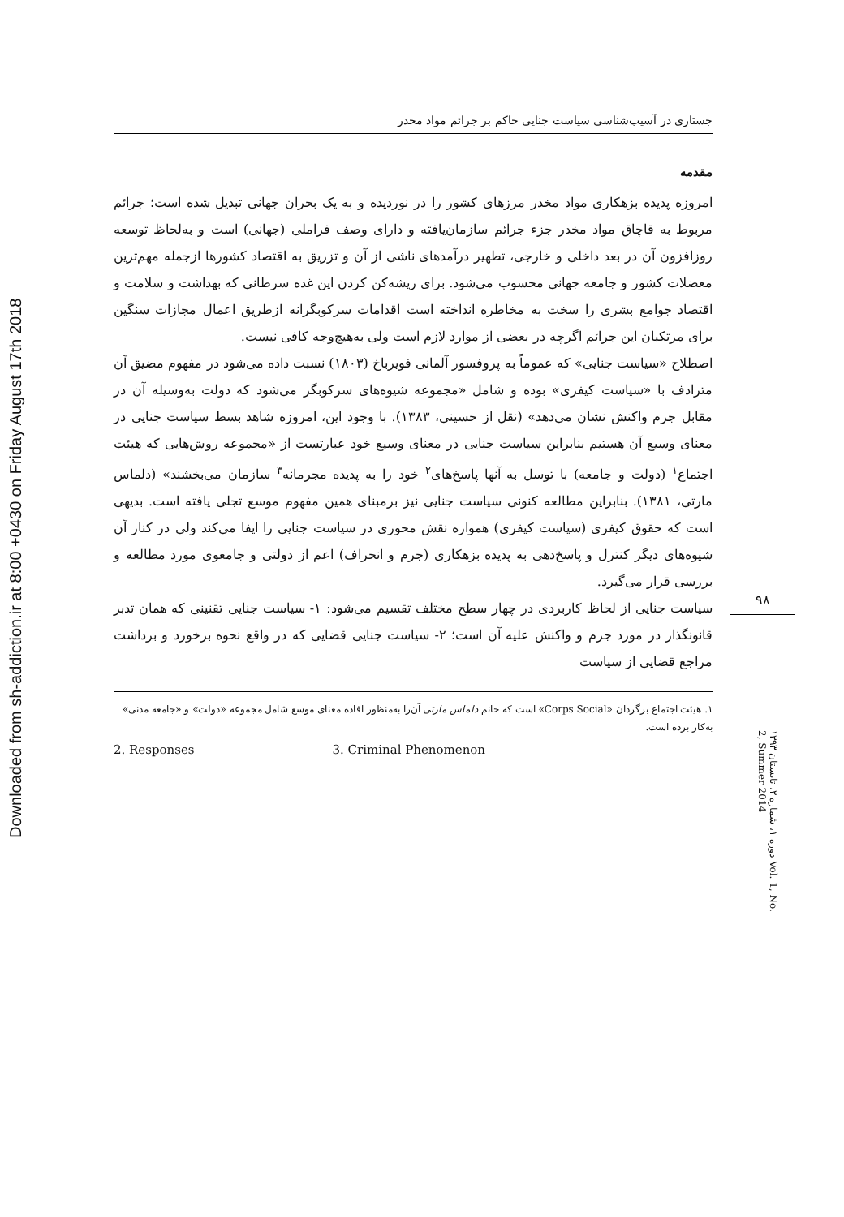Downloaded from sh-addiction.ir at 8:00 +0430 on Friday August 17th 2018
جستاری در آسیب‌شناسی سیاست جنایی حاکم بر جرائم مواد مخدر
مقدمه
امروزه پدیده بزهکاری مواد مخدر مرزهای کشور را در نوردیده و به یک بحران جهانی تبدیل شده است؛ جرائم مربوط به قاچاق مواد مخدر جزء جرائم سازمان‌یافته و دارای وصف فراملی (جهانی) است و به‌لحاظ توسعه روزافزون آن در بعد داخلی و خارجی، تطهیر درآمدهای ناشی از آن و تزریق به اقتصاد کشورها ازجمله مهم‌ترین معضلات کشور و جامعه جهانی محسوب می‌شود. برای ریشه‌کن کردن این غده سرطانی که بهداشت و سلامت و اقتصاد جوامع بشری را سخت به مخاطره انداخته است اقدامات سرکوبگرانه ازطریق اعمال مجازات سنگین برای مرتکبان این جرائم اگرچه در بعضی از موارد لازم است ولی به‌هیچ‌وجه کافی نیست.
اصطلاح «سیاست جنایی» که عموماً به پروفسور آلمانی فویرباخ (۱۸۰۳) نسبت داده می‌شود در مفهوم مضیق آن مترادف با «سیاست کیفری» بوده و شامل «مجموعه شیوه‌های سرکوبگر می‌شود که دولت به‌وسیله آن در مقابل جرم واکنش نشان می‌دهد» (نقل از حسینی، ۱۳۸۳). با وجود این، امروزه شاهد بسط سیاست جنایی در معنای وسیع آن هستیم بنابراین سیاست جنایی در معنای وسیع خود عبارتست از «مجموعه روش‌هایی که هیئت اجتماع<sup>۱</sup> (دولت و جامعه) با توسل به آنها پاسخ‌های<sup>۲</sup> خود را به پدیده مجرمانه<sup>۳</sup> سازمان می‌بخشند» (دلماس مارتی، ۱۳۸۱). بنابراین مطالعه کنونی سیاست جنایی نیز برمبنای همین مفهوم موسع تجلی یافته است. بدیهی است که حقوق کیفری (سیاست کیفری) همواره نقش محوری در سیاست جنایی را ایفا می‌کند ولی در کنار آن شیوه‌های دیگر کنترل و پاسخ‌دهی به پدیده بزهکاری (جرم و انحراف) اعم از دولتی و جامعوی مورد مطالعه و بررسی قرار می‌گیرد.
سیاست جنایی از لحاظ کاربردی در چهار سطح مختلف تقسیم می‌شود: ۱- سیاست جنایی تقنینی که همان تدبر قانونگذار در مورد جرم و واکنش علیه آن است؛ ۲- سیاست جنایی قضایی که در واقع نحوه برخورد و برداشت مراجع قضایی از سیاست
۱. هیئت اجتماع برگردان «Corps Social» است که خانم دلماس مارتی آن‌را به‌منظور افاده معنای موسع شامل مجموعه «دولت» و «جامعه مدنی» به‌کار برده است.
2. Responses 3. Criminal Phenomenon
۹۸
دوره ۱، شماره ۲، تابستان ۱۳۹۳ Vol. 1, No. 2, Summer 2014